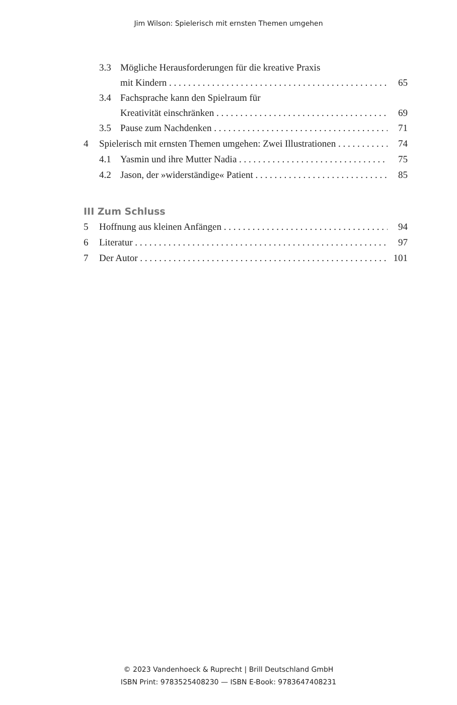Jim Wilson: Spielerisch mit ernsten Themen umgehen
3.3 Mögliche Herausforderungen für die kreative Praxis
mit Kindern 65
3.4 Fachsprache kann den Spielraum für
Kreativität einschränken 69
3.5 Pause zum Nachdenken 71
4 Spielerisch mit ernsten Themen umgehen: Zwei Illustrationen 74
4.1 Yasmin und ihre Mutter Nadia 75
4.2 Jason, der »widerständige« Patient 85
III Zum Schluss
5 Hoffnung aus kleinen Anfängen 94
6 Literatur 97
7 Der Autor 101
© 2023 Vandenhoeck & Ruprecht | Brill Deutschland GmbH
ISBN Print: 9783525408230 — ISBN E-Book: 9783647408231